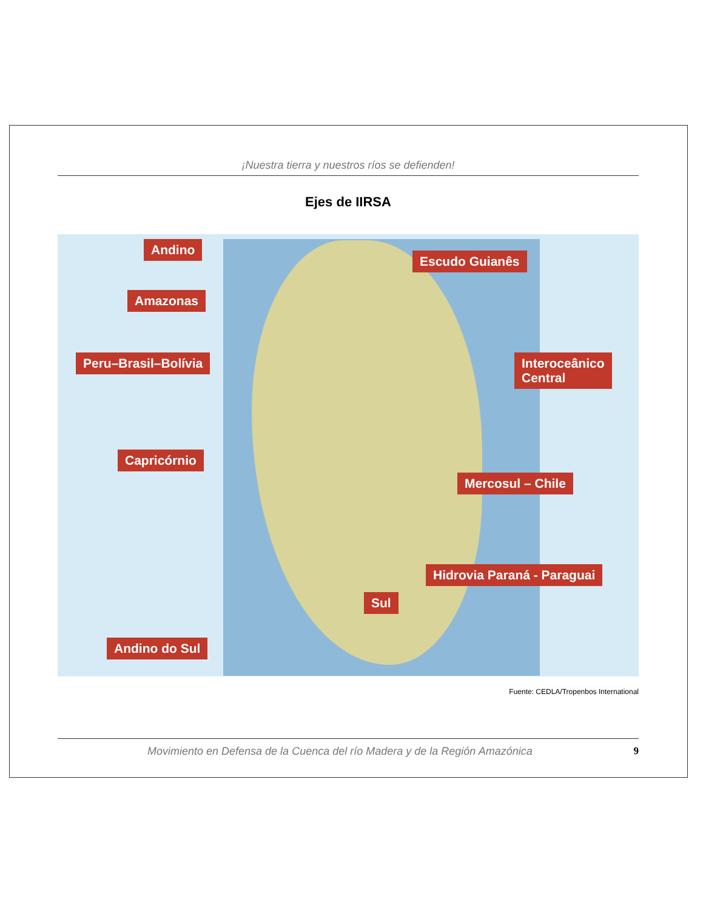¡Nuestra tierra y nuestros ríos se defienden!
Ejes de IIRSA
Andino
Escudo Guianês
Amazonas
Peru–Brasil–Bolívia
Interoceânico
Central
Capricórnio
Mercosul – Chile
Hidrovia Paraná - Paraguai
Sul
Andino do Sul
Fuente: CEDLA/Tropenbos International
Movimiento en Defensa de la Cuenca del río Madera y de la Región Amazónica 9